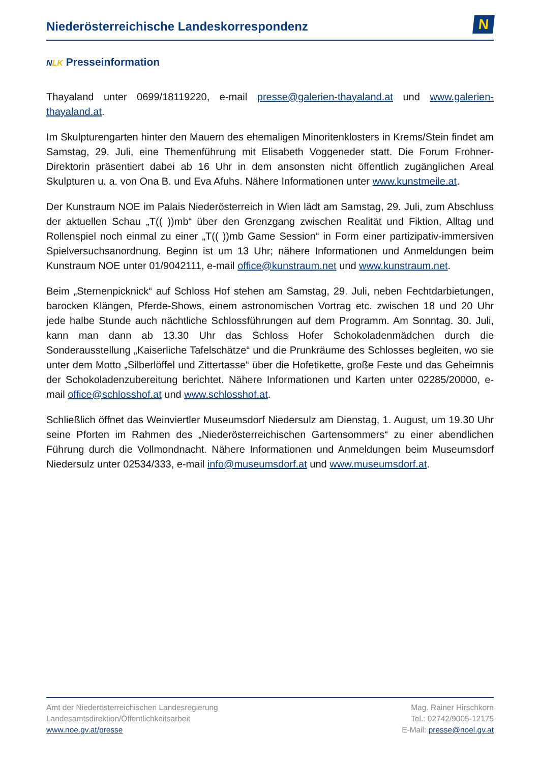Niederösterreichische Landeskorrespondenz
N
NLK Presseinformation
Thayaland unter 0699/18119220, e-mail presse@galerien-thayaland.at und www.galerien-thayaland.at.
Im Skulpturengarten hinter den Mauern des ehemaligen Minoritenklosters in Krems/Stein findet am Samstag, 29. Juli, eine Themenführung mit Elisabeth Voggeneder statt. Die Forum Frohner-Direktorin präsentiert dabei ab 16 Uhr in dem ansonsten nicht öffentlich zugänglichen Areal Skulpturen u. a. von Ona B. und Eva Afuhs. Nähere Informationen unter www.kunstmeile.at.
Der Kunstraum NOE im Palais Niederösterreich in Wien lädt am Samstag, 29. Juli, zum Abschluss der aktuellen Schau „T(( ))mb“ über den Grenzgang zwischen Realität und Fiktion, Alltag und Rollenspiel noch einmal zu einer „T(( ))mb Game Session“ in Form einer partizipativ-immersiven Spielversuchsanordnung. Beginn ist um 13 Uhr; nähere Informationen und Anmeldungen beim Kunstraum NOE unter 01/9042111, e-mail office@kunstraum.net und www.kunstraum.net.
Beim „Sternenpicknick“ auf Schloss Hof stehen am Samstag, 29. Juli, neben Fechtdarbietungen, barocken Klängen, Pferde-Shows, einem astronomischen Vortrag etc. zwischen 18 und 20 Uhr jede halbe Stunde auch nächtliche Schlossführungen auf dem Programm. Am Sonntag. 30. Juli, kann man dann ab 13.30 Uhr das Schloss Hofer Schokoladenmädchen durch die Sonderausstellung „Kaiserliche Tafelschätze“ und die Prunkräume des Schlosses begleiten, wo sie unter dem Motto „Silberlöffel und Zittertasse“ über die Hofetikette, große Feste und das Geheimnis der Schokoladenzubereitung berichtet. Nähere Informationen und Karten unter 02285/20000, e-mail office@schlosshof.at und www.schlosshof.at.
Schließlich öffnet das Weinviertler Museumsdorf Niedersulz am Dienstag, 1. August, um 19.30 Uhr seine Pforten im Rahmen des „Niederösterreichischen Gartensommers“ zu einer abendlichen Führung durch die Vollmondnacht. Nähere Informationen und Anmeldungen beim Museumsdorf Niedersulz unter 02534/333, e-mail info@museumsdorf.at und www.museumsdorf.at.
Amt der Niederösterreichischen Landesregierung
Landesamtsdirektion/Öffentlichkeitsarbeit
www.noe.gv.at/presse
Mag. Rainer Hirschkorn
Tel.: 02742/9005-12175
E-Mail: presse@noel.gv.at